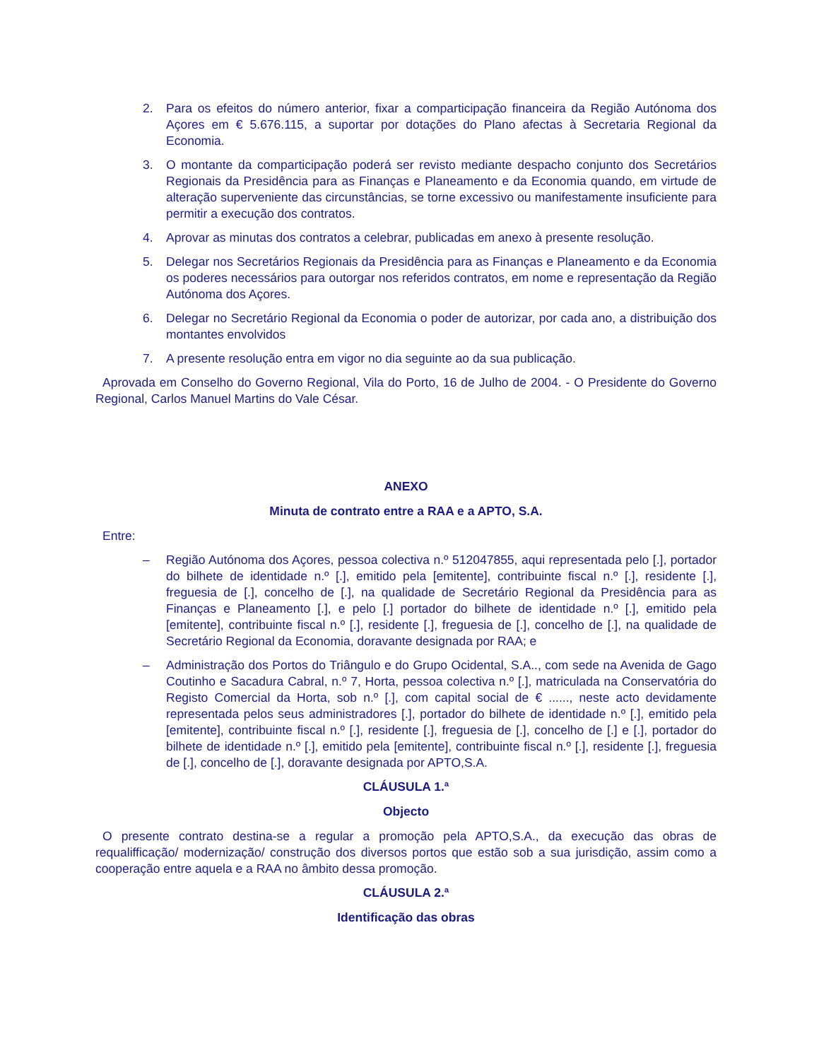2. Para os efeitos do número anterior, fixar a comparticipação financeira da Região Autónoma dos Açores em € 5.676.115, a suportar por dotações do Plano afectas à Secretaria Regional da Economia.
3. O montante da comparticipação poderá ser revisto mediante despacho conjunto dos Secretários Regionais da Presidência para as Finanças e Planeamento e da Economia quando, em virtude de alteração superveniente das circunstâncias, se torne excessivo ou manifestamente insuficiente para permitir a execução dos contratos.
4. Aprovar as minutas dos contratos a celebrar, publicadas em anexo à presente resolução.
5. Delegar nos Secretários Regionais da Presidência para as Finanças e Planeamento e da Economia os poderes necessários para outorgar nos referidos contratos, em nome e representação da Região Autónoma dos Açores.
6. Delegar no Secretário Regional da Economia o poder de autorizar, por cada ano, a distribuição dos montantes envolvidos
7. A presente resolução entra em vigor no dia seguinte ao da sua publicação.
Aprovada em Conselho do Governo Regional, Vila do Porto, 16 de Julho de 2004. - O Presidente do Governo Regional, Carlos Manuel Martins do Vale César.
ANEXO
Minuta de contrato entre a RAA e a APTO, S.A.
Entre:
– Região Autónoma dos Açores, pessoa colectiva n.º 512047855, aqui representada pelo [.], portador do bilhete de identidade n.º [.], emitido pela [emitente], contribuinte fiscal n.º [.], residente [.], freguesia de [.], concelho de [.], na qualidade de Secretário Regional da Presidência para as Finanças e Planeamento [.], e pelo [.] portador do bilhete de identidade n.º [.], emitido pela [emitente], contribuinte fiscal n.º [.], residente [.], freguesia de [.], concelho de [.], na qualidade de Secretário Regional da Economia, doravante designada por RAA; e
– Administração dos Portos do Triângulo e do Grupo Ocidental, S.A.., com sede na Avenida de Gago Coutinho e Sacadura Cabral, n.º 7, Horta, pessoa colectiva n.º [.], matriculada na Conservatória do Registo Comercial da Horta, sob n.º [.], com capital social de € ......, neste acto devidamente representada pelos seus administradores [.], portador do bilhete de identidade n.º [.], emitido pela [emitente], contribuinte fiscal n.º [.], residente [.], freguesia de [.], concelho de [.] e [.], portador do bilhete de identidade n.º [.], emitido pela [emitente], contribuinte fiscal n.º [.], residente [.], freguesia de [.], concelho de [.], doravante designada por APTO,S.A.
CLÁUSULA 1.ª
Objecto
O presente contrato destina-se a regular a promoção pela APTO,S.A., da execução das obras de requalifficação/ modernização/ construção dos diversos portos que estão sob a sua jurisdição, assim como a cooperação entre aquela e a RAA no âmbito dessa promoção.
CLÁUSULA 2.ª
Identificação das obras